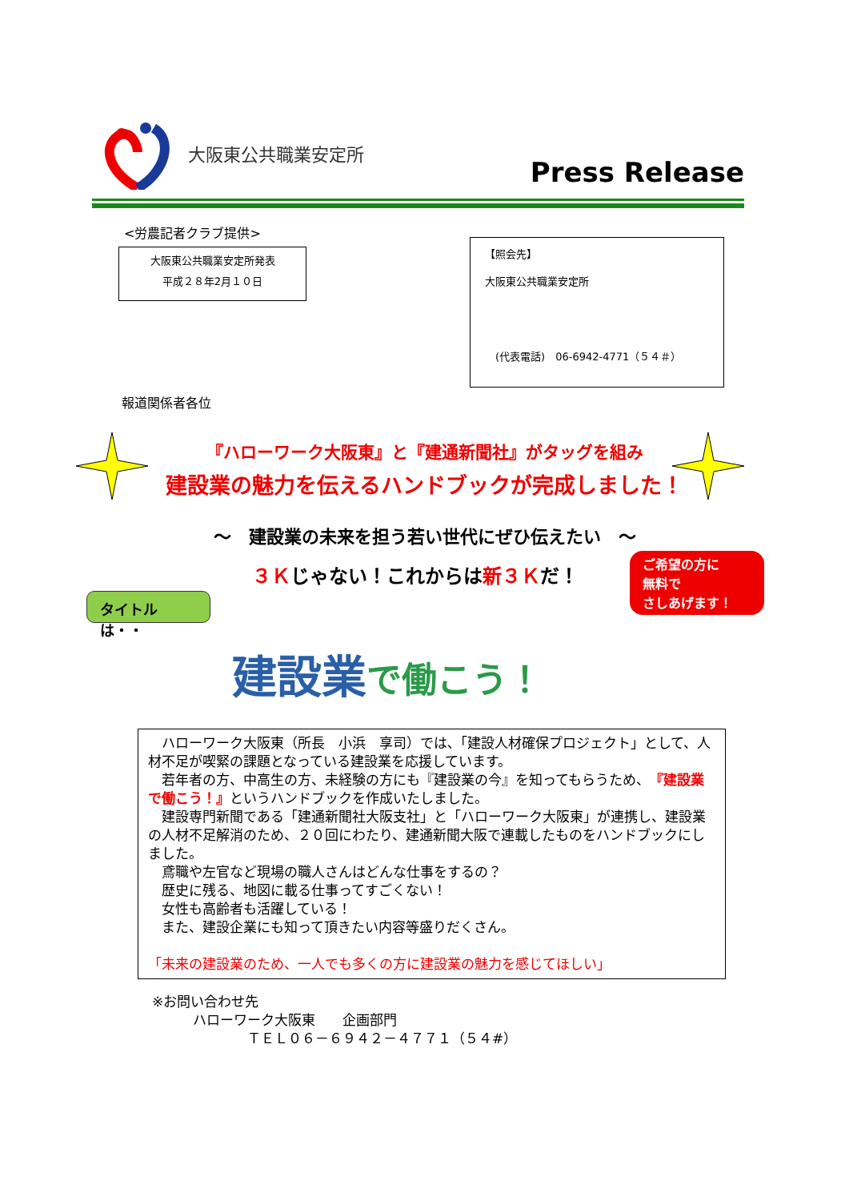大阪東公共職業安定所
Press Release
<労農記者クラブ提供>
大阪東公共職業安定所発表
平成２８年2月１０日
【照会先】
大阪東公共職業安定所
　(代表電話)　06-6942-4771（５４＃）
報道関係者各位
『ハローワーク大阪東』と『建通新聞社』がタッグを組み
建設業の魅力を伝えるハンドブックが完成しました！
～　建設業の未来を担う若い世代にぜひ伝えたい　～
３Ｋじゃない！これからは新３Ｋだ！
ご希望の方に
無料で
さしあげます！
タイトルは・・
建設業で働こう！
　ハローワーク大阪東（所長　小浜　享司）では､「建設人材確保プロジェクト」として、人材不足が喫緊の課題となっている建設業を応援しています。
　若年者の方、中高生の方、未経験の方にも『建設業の今』を知ってもらうため、『建設業で働こう！』というハンドブックを作成いたしました。
　建設専門新聞である「建通新聞社大阪支社」と「ハローワーク大阪東」が連携し、建設業の人材不足解消のため、２０回にわたり、建通新聞大阪で連載したものをハンドブックにしました。
　鳶職や左官など現場の職人さんはどんな仕事をするの？
　歴史に残る、地図に載る仕事ってすごくない！
　女性も高齢者も活躍している！
　また、建設企業にも知って頂きたい内容等盛りだくさん。
「未来の建設業のため、一人でも多くの方に建設業の魅力を感じてほしい」
※お問い合わせ先
　　　ハローワーク大阪東　　企画部門
　　　　　　　ＴＥＬ０６－６９４２－４７７１（５４#）